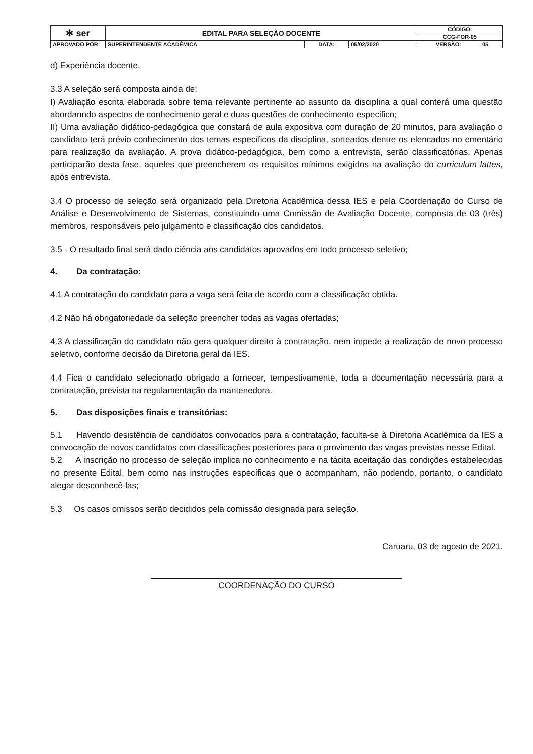| ✻ ser | EDITAL PARA SELEÇÃO DOCENTE | | | CÓDIGO: | |
| | | | | CCG-FOR-05 | |
| APROVADO POR: | SUPERINTENDENTE ACADÊMICA | DATA: | 05/02/2020 | VERSÃO: | 05 |
d) Experiência docente.
3.3 A seleção será composta ainda de:
I) Avaliação escrita elaborada sobre tema relevante pertinente ao assunto da disciplina a qual conterá uma questão abordanndo aspectos de conhecimento geral e duas questões de conhecimento especifico;
II) Uma avaliação didático-pedagógica que constará de aula expositiva com duração de 20 minutos, para avaliação o candidato terá prévio conhecimento dos temas específicos da disciplina, sorteados dentre os elencados no ementário para realização da avaliação. A prova didático-pedagógica, bem como a entrevista, serão classificatórias. Apenas participarão desta fase, aqueles que preencherem os requisitos mínimos exigidos na avaliação do curriculum lattes, após entrevista.
3.4 O processo de seleção será organizado pela Diretoria Acadêmica dessa IES e pela Coordenação do Curso de Análise e Desenvolvimento de Sistemas, constituindo uma Comissão de Avaliação Docente, composta de 03 (três) membros, responsáveis pelo julgamento e classificação dos candidatos.
3.5 - O resultado final será dado ciência aos candidatos aprovados em todo processo seletivo;
4. Da contratação:
4.1 A contratação do candidato para a vaga será feita de acordo com a classificação obtida.
4.2 Não há obrigatoriedade da seleção preencher todas as vagas ofertadas;
4.3 A classificação do candidato não gera qualquer direito à contratação, nem impede a realização de novo processo seletivo, conforme decisão da Diretoria geral da IES.
4.4 Fica o candidato selecionado obrigado a fornecer, tempestivamente, toda a documentação necessária para a contratação, prevista na regulamentação da mantenedora.
5. Das disposições finais e transitórias:
5.1 Havendo desistência de candidatos convocados para a contratação, faculta-se à Diretoria Acadêmica da IES a convocação de novos candidatos com classificações posteriores para o provimento das vagas previstas nesse Edital.
5.2 A inscrição no processo de seleção implica no conhecimento e na tácita aceitação das condições estabelecidas no presente Edital, bem como nas instruções específicas que o acompanham, não podendo, portanto, o candidato alegar desconhecê-las;
5.3 Os casos omissos serão decididos pela comissão designada para seleção.
Caruaru, 03 de agosto de 2021.
COORDENAÇÃO DO CURSO